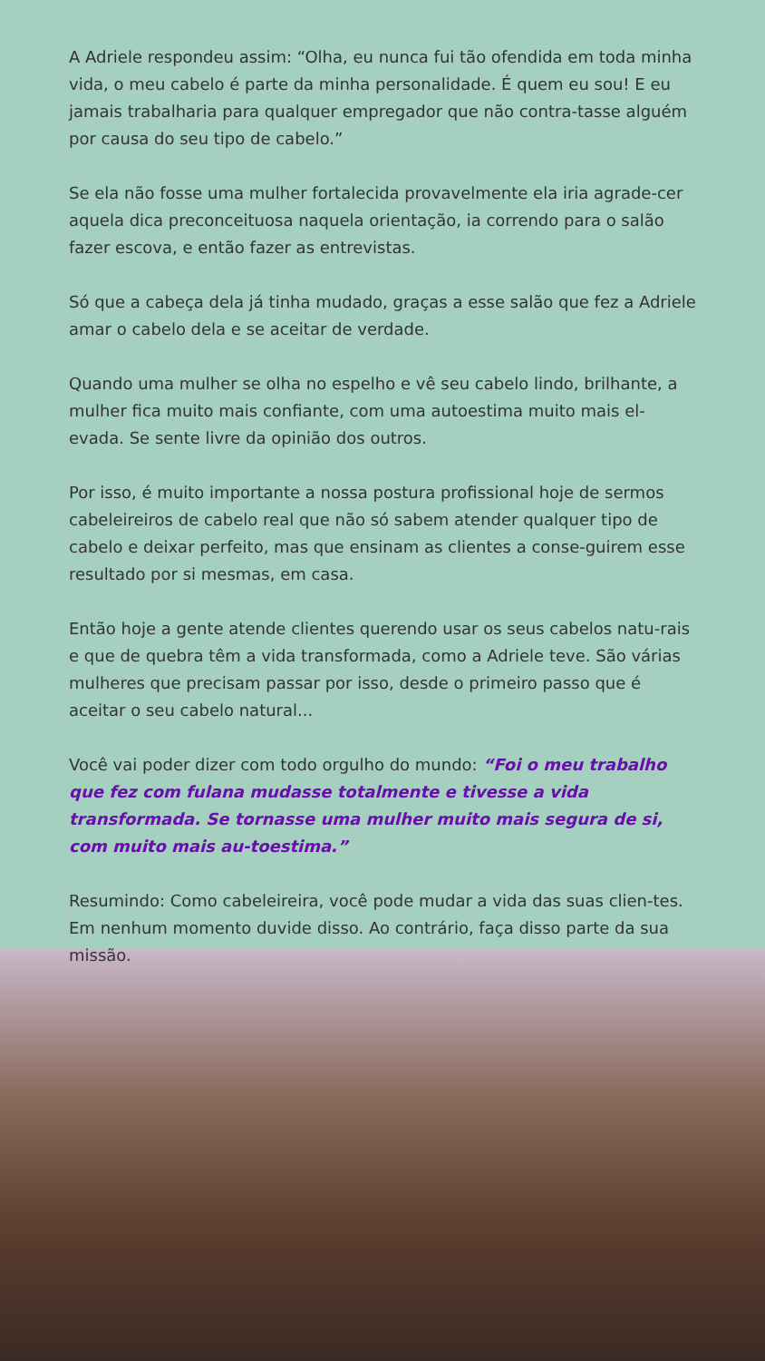A Adriele respondeu assim: “Olha, eu nunca fui tão ofendida em toda minha vida, o meu cabelo é parte da minha personalidade. É quem eu sou! E eu jamais trabalharia para qualquer empregador que não contra-tasse alguém por causa do seu tipo de cabelo.”
Se ela não fosse uma mulher fortalecida provavelmente ela iria agrade-cer aquela dica preconceituosa naquela orientação, ia correndo para o salão fazer escova, e então fazer as entrevistas.
Só que a cabeça dela já tinha mudado, graças a esse salão que fez a Adriele amar o cabelo dela e se aceitar de verdade.
Quando uma mulher se olha no espelho e vê seu cabelo lindo, brilhante, a mulher fica muito mais confiante, com uma autoestima muito mais el-evada. Se sente livre da opinião dos outros.
Por isso, é muito importante a nossa postura profissional hoje de sermos cabeleireiros de cabelo real que não só sabem atender qualquer tipo de cabelo e deixar perfeito, mas que ensinam as clientes a conse-guirem esse resultado por si mesmas, em casa.
Então hoje a gente atende clientes querendo usar os seus cabelos natu-rais e que de quebra têm a vida transformada, como a Adriele teve. São várias mulheres que precisam passar por isso, desde o primeiro passo que é aceitar o seu cabelo natural...
Você vai poder dizer com todo orgulho do mundo: “Foi o meu trabalho que fez com fulana mudasse totalmente e tivesse a vida transformada. Se tornasse uma mulher muito mais segura de si, com muito mais au-toestima.”
Resumindo: Como cabeleireira, você pode mudar a vida das suas clien-tes. Em nenhum momento duvide disso. Ao contrário, faça disso parte da sua missão.